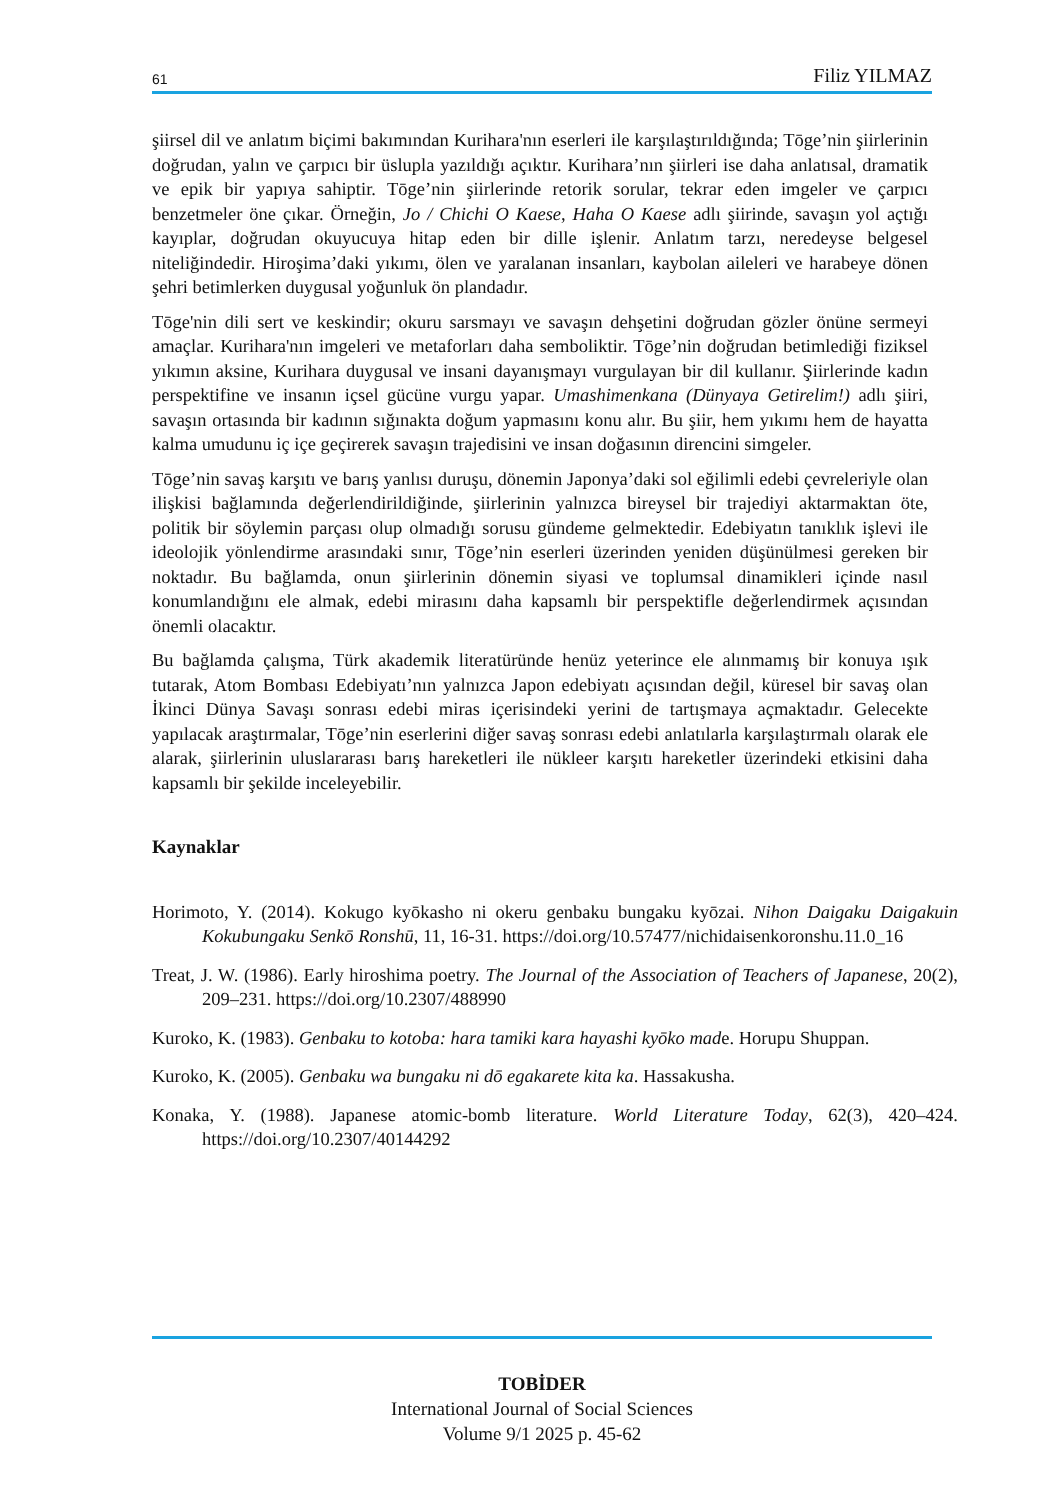61 Filiz YILMAZ
şiirsel dil ve anlatım biçimi bakımından Kurihara'nın eserleri ile karşılaştırıldığında; Tōge’nin şiirlerinin doğrudan, yalın ve çarpıcı bir üslupla yazıldığı açıktır. Kurihara’nın şiirleri ise daha anlatısal, dramatik ve epik bir yapıya sahiptir. Tōge’nin şiirlerinde retorik sorular, tekrar eden imgeler ve çarpıcı benzetmeler öne çıkar. Örneğin, Jo / Chichi O Kaese, Haha O Kaese adlı şiirinde, savaşın yol açtığı kayıplar, doğrudan okuyucuya hitap eden bir dille işlenir. Anlatım tarzı, neredeyse belgesel niteliğindedir. Hiroşima’daki yıkımı, ölen ve yaralanan insanları, kaybolan aileleri ve harabeye dönen şehri betimlerken duygusal yoğunluk ön plandadır.
Tōge'nin dili sert ve keskindir; okuru sarsmayı ve savaşın dehşetini doğrudan gözler önüne sermeyi amaçlar. Kurihara'nın imgeleri ve metaforları daha semboliktir. Tōge’nin doğrudan betimlediği fiziksel yıkımın aksine, Kurihara duygusal ve insani dayanışmayı vurgulayan bir dil kullanır. Şiirlerinde kadın perspektifine ve insanın içsel gücüne vurgu yapar. Umashimenkana (Dünyaya Getirelim!) adlı şiiri, savaşın ortasında bir kadının sığınakta doğum yapmasını konu alır. Bu şiir, hem yıkımı hem de hayatta kalma umudunu iç içe geçirerek savaşın trajedisini ve insan doğasının direncini simgeler.
Tōge’nin savaş karşıtı ve barış yanlısı duruşu, dönemin Japonya’daki sol eğilimli edebi çevreleriyle olan ilişkisi bağlamında değerlendirildiğinde, şiirlerinin yalnızca bireysel bir trajediyi aktarmaktan öte, politik bir söylemin parçası olup olmadığı sorusu gündeme gelmektedir. Edebiyatın tanıklık işlevi ile ideolojik yönlendirme arasındaki sınır, Tōge’nin eserleri üzerinden yeniden düşünülmesi gereken bir noktadır. Bu bağlamda, onun şiirlerinin dönemin siyasi ve toplumsal dinamikleri içinde nasıl konumlandığını ele almak, edebi mirasını daha kapsamlı bir perspektifle değerlendirmek açısından önemli olacaktır.
Bu bağlamda çalışma, Türk akademik literatüründe henüz yeterince ele alınmamış bir konuya ışık tutarak, Atom Bombası Edebiyatı’nın yalnızca Japon edebiyatı açısından değil, küresel bir savaş olan İkinci Dünya Savaşı sonrası edebi miras içerisindeki yerini de tartışmaya açmaktadır. Gelecekte yapılacak araştırmalar, Tōge’nin eserlerini diğer savaş sonrası edebi anlatılarla karşılaştırmalı olarak ele alarak, şiirlerinin uluslararası barış hareketleri ile nükleer karşıtı hareketler üzerindeki etkisini daha kapsamlı bir şekilde inceleyebilir.
Kaynaklar
Horimoto, Y. (2014). Kokugo kyōkasho ni okeru genbaku bungaku kyōzai. Nihon Daigaku Daigakuin Kokubungaku Senkō Ronshū, 11, 16-31. https://doi.org/10.57477/nichidaisenkoronshu.11.0_16
Treat, J. W. (1986). Early hiroshima poetry. The Journal of the Association of Teachers of Japanese, 20(2), 209–231. https://doi.org/10.2307/488990
Kuroko, K. (1983). Genbaku to kotoba: hara tamiki kara hayashi kyōko made. Horupu Shuppan.
Kuroko, K. (2005). Genbaku wa bungaku ni dō egakarete kita ka. Hassakusha.
Konaka, Y. (1988). Japanese atomic-bomb literature. World Literature Today, 62(3), 420–424. https://doi.org/10.2307/40144292
TOBİDER
International Journal of Social Sciences
Volume 9/1 2025 p. 45-62